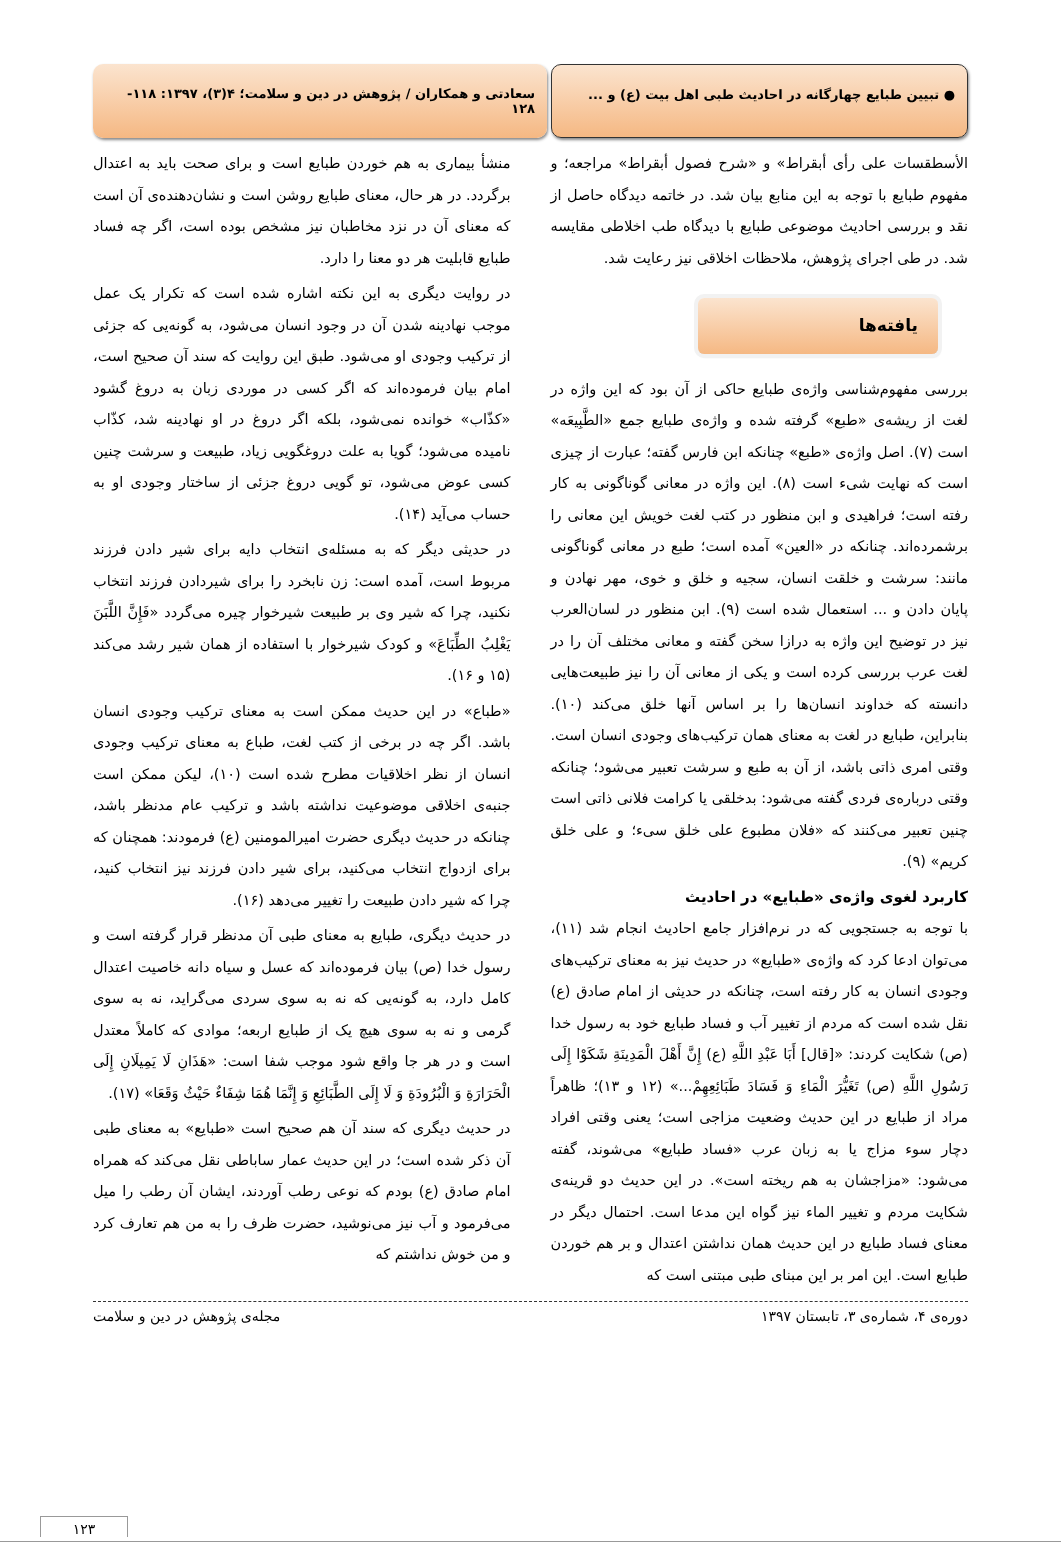● تبیین طبایع چهارگانه در احادیث طبی اهل بیت (ع) و ...
سعادتی و همکاران / پژوهش در دین و سلامت؛ ۴(۳)، ۱۳۹۷: ۱۱۸- ۱۲۸
الأسطقسات علی رأی أبقراط» و «شرح فصول أبقراط» مراجعه؛ و مفهوم طبایع با توجه به این منابع بیان شد. در خاتمه دیدگاه حاصل از نقد و بررسی احادیث موضوعی طبایع با دیدگاه طب اخلاطی مقایسه شد. در طی اجرای پژوهش، ملاحظات اخلاقی نیز رعایت شد.
یافته‌ها
بررسی مفهوم‌شناسی واژه‌ی طبایع حاکی از آن بود که این واژه در لغت از ریشه‌ی «طبع» گرفته شده و واژه‌ی طبایع جمع «الطَّبِیعَه» است (۷). اصل واژه‌ی «طبع» چنانکه ابن فارس گفته؛ عبارت از چیزی است که نهایت شیء است (۸). این واژه در معانی گوناگونی به کار رفته است؛ فراهیدی و ابن منظور در کتب لغت خویش این معانی را برشمرده‌اند. چنانکه در «العین» آمده است؛ طبع در معانی گوناگونی مانند: سرشت و خلقت انسان، سجیه و خلق و خوی، مهر نهادن و پایان دادن و ... استعمال شده است (۹). ابن منظور در لسان‌العرب نیز در توضیح این واژه به درازا سخن گفته و معانی مختلف آن را در لغت عرب بررسی کرده است و یکی از معانی آن را نیز طبیعت‌هایی دانسته که خداوند انسان‌ها را بر اساس آنها خلق می‌کند (۱۰). بنابراین، طبایع در لغت به معنای همان ترکیب‌های وجودی انسان است. وقتی امری ذاتی باشد، از آن به طبع و سرشت تعبیر می‌شود؛ چنانکه وقتی درباره‌ی فردی گفته می‌شود: بدخلقی یا کرامت فلانی ذاتی است چنین تعبیر می‌کنند که «فلان مطبوع علی خلق سیء؛ و علی خلق کریم» (۹).
کاربرد لغوی واژه‌ی «طبایع» در احادیث
با توجه به جستجویی که در نرم‌افزار جامع احادیث انجام شد (۱۱)، می‌توان ادعا کرد که واژه‌ی «طبایع» در حدیث نیز به معنای ترکیب‌های وجودی انسان به کار رفته است، چنانکه در حدیثی از امام صادق (ع) نقل شده است که مردم از تغییر آب و فساد طبایع خود به رسول خدا (ص) شکایت کردند: «[قال] أَبَا عَبْدِ اللَّهِ (ع) إِنَّ أَهْلَ الْمَدِینَةِ شَکَوْا إِلَی رَسُولِ اللَّهِ (ص) تَغَیُّرَ الْمَاءِ وَ فَسَادَ طَبَائِعِهِمْ...» (۱۲ و ۱۳)؛ ظاهراً مراد از طبایع در این حدیث وضعیت مزاجی است؛ یعنی وقتی افراد دچار سوء مزاج یا به زبان عرب «فساد طبایع» می‌شوند، گفته می‌شود: «مزاجشان به هم ریخته است». در این حدیث دو قرینه‌ی شکایت مردم و تغییر الماء نیز گواه این مدعا است. احتمال دیگر در معنای فساد طبایع در این حدیث همان نداشتن اعتدال و بر هم خوردن طبایع است. این امر بر این مبنای طبی مبتنی است که
منشأ بیماری به هم خوردن طبایع است و برای صحت باید به اعتدال برگردد. در هر حال، معنای طبایع روشن است و نشان‌دهنده‌ی آن است که معنای آن در نزد مخاطبان نیز مشخص بوده است، اگر چه فساد طبایع قابلیت هر دو معنا را دارد.
در روایت دیگری به این نکته اشاره شده است که تکرار یک عمل موجب نهادینه شدن آن در وجود انسان می‌شود، به گونه‌یی که جزئی از ترکیب وجودی او می‌شود. طبق این روایت که سند آن صحیح است، امام بیان فرموده‌اند که اگر کسی در موردی زبان به دروغ گشود «کذّاب» خوانده نمی‌شود، بلکه اگر دروغ در او نهادینه شد، کذّاب نامیده می‌شود؛ گویا به علت دروغگویی زیاد، طبیعت و سرشت چنین کسی عوض می‌شود، تو گویی دروغ جزئی از ساختار وجودی او به حساب می‌آید (۱۴).
در حدیثی دیگر که به مسئله‌ی انتخاب دایه برای شیر دادن فرزند مربوط است، آمده است: زن نابخرد را برای شیردادن فرزند انتخاب نکنید، چرا که شیر وی بر طبیعت شیرخوار چیره می‌گردد «فَإِنَّ اللَّبَنَ یَغْلِبُ الطِّبَاعَ» و کودک شیرخوار با استفاده از همان شیر رشد می‌کند (۱۵ و ۱۶).
«طباع» در این حدیث ممکن است به معنای ترکیب وجودی انسان باشد. اگر چه در برخی از کتب لغت، طباع به معنای ترکیب وجودی انسان از نظر اخلاقیات مطرح شده است (۱۰)، لیکن ممکن است جنبه‌ی اخلاقی موضوعیت نداشته باشد و ترکیب عام مدنظر باشد، چنانکه در حدیث دیگری حضرت امیرالمومنین (ع) فرمودند: همچنان که برای ازدواج انتخاب می‌کنید، برای شیر دادن فرزند نیز انتخاب کنید، چرا که شیر دادن طبیعت را تغییر می‌دهد (۱۶).
در حدیث دیگری، طبایع به معنای طبی آن مدنظر قرار گرفته است و رسول خدا (ص) بیان فرموده‌اند که عسل و سیاه دانه خاصیت اعتدال کامل دارد، به گونه‌یی که نه به سوی سردی می‌گراید، نه به سوی گرمی و نه به سوی هیچ یک از طبایع اربعه؛ موادی که کاملاً معتدل است و در هر جا واقع شود موجب شفا است: «هَذَانِ لَا یَمِیلَانِ إِلَی الْحَرَارَةِ وَ الْبُرُودَةِ وَ لَا إِلَی الطَّبَائِعِ وَ إِنَّمَا هُمَا شِفَاءٌ حَیْثُ وَقَعَا» (۱۷).
در حدیث دیگری که سند آن هم صحیح است «طبایع» به معنای طبی آن ذکر شده است؛ در این حدیث عمار ساباطی نقل می‌کند که همراه امام صادق (ع) بودم که نوعی رطب آوردند، ایشان آن رطب را میل می‌فرمود و آب نیز می‌نوشید، حضرت ظرف را به من هم تعارف کرد و من خوش نداشتم که
دوره‌ی ۴، شماره‌ی ۳، تابستان ۱۳۹۷ مجله‌ی پژوهش در دین و سلامت
۱۲۳